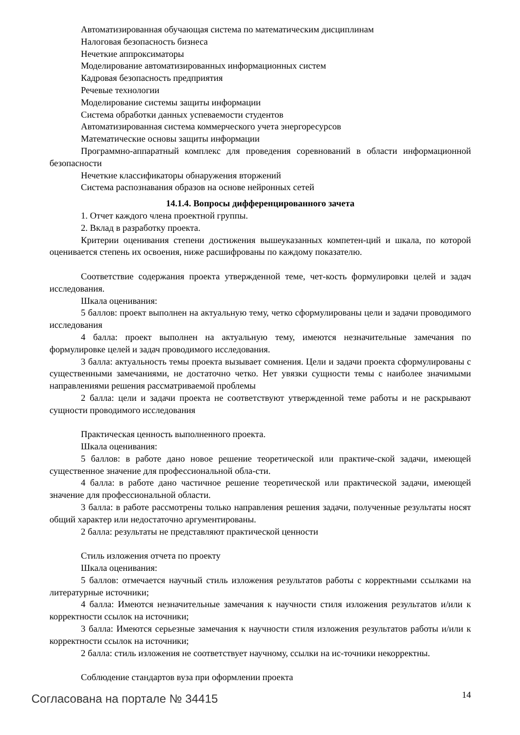Автоматизированная обучающая система по математическим дисциплинам
Налоговая безопасность бизнеса
Нечеткие аппроксиматоры
Моделирование автоматизированных информационных систем
Кадровая безопасность предприятия
Речевые технологии
Моделирование системы защиты информации
Система обработки данных успеваемости студентов
Автоматизированная система коммерческого учета энергоресурсов
Математические основы защиты информации
Программно-аппаратный комплекс для проведения соревнований в области информационной безопасности
Нечеткие классификаторы обнаружения вторжений
Система распознавания образов на основе нейронных сетей
14.1.4. Вопросы дифференцированного зачета
1. Отчет каждого члена проектной группы.
2. Вклад в разработку проекта.
Критерии оценивания степени достижения вышеуказанных компетен-ций и шкала, по которой оценивается степень их освоения, ниже расшифрованы по каждому показателю.
Соответствие содержания проекта утвержденной теме, чет-кость формулировки целей и задач исследования.
Шкала оценивания:
5 баллов: проект выполнен на актуальную тему, четко сформулированы цели и задачи проводимого исследования
4 балла: проект выполнен на актуальную тему, имеются незначительные замечания по формулировке целей и задач проводимого исследования.
3 балла: актуальность темы проекта вызывает сомнения. Цели и задачи проекта сформулированы с существенными замечаниями, не достаточно четко. Нет увязки сущности темы с наиболее значимыми направлениями решения рассматриваемой проблемы
2 балла: цели и задачи проекта не соответствуют утвержденной теме работы и не раскрывают сущности проводимого исследования
Практическая ценность выполненного проекта.
Шкала оценивания:
5 баллов: в работе дано новое решение теоретической или практиче-ской задачи, имеющей существенное значение для профессиональной обла-сти.
4 балла: в работе дано частичное решение теоретической или практической задачи, имеющей значение для профессиональной области.
3 балла: в работе рассмотрены только направления решения задачи, полученные результаты носят общий характер или недостаточно аргументированы.
2 балла: результаты не представляют практической ценности
Стиль изложения отчета по проекту
Шкала оценивания:
5 баллов: отмечается научный стиль изложения результатов работы с корректными ссылками на литературные источники;
4 балла: Имеются незначительные замечания к научности стиля изложения результатов и/или к корректности ссылок на источники;
3 балла: Имеются серьезные замечания к научности стиля изложения результатов работы и/или к корректности ссылок на источники;
2 балла: стиль изложения не соответствует научному, ссылки на ис-точники некорректны.
Соблюдение стандартов вуза при оформлении проекта
Согласована на портале № 34415 14